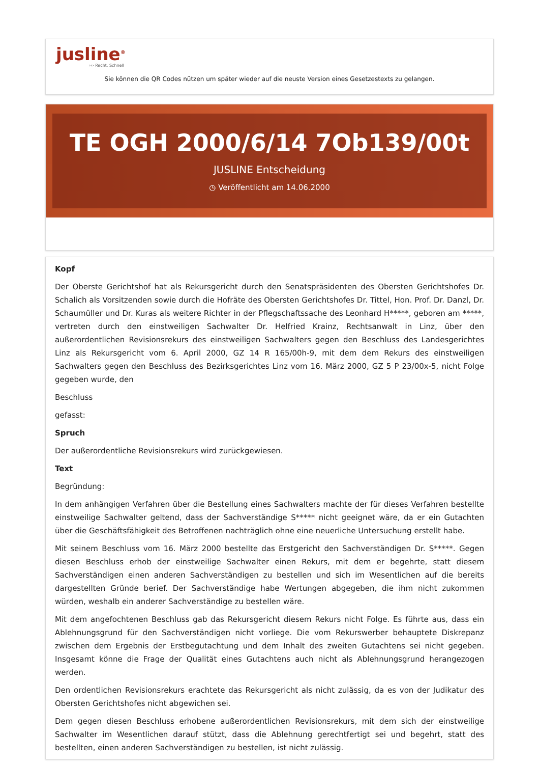jusline<sup>®</sup>
››› Recht. Schnell
Sie können die QR Codes nützen um später wieder auf die neuste Version eines Gesetzestexts zu gelangen.
TE OGH 2000/6/14 7Ob139/00t
JUSLINE Entscheidung
◷ Veröffentlicht am 14.06.2000
Kopf
Der Oberste Gerichtshof hat als Rekursgericht durch den Senatspräsidenten des Obersten Gerichtshofes Dr. Schalich als Vorsitzenden sowie durch die Hofräte des Obersten Gerichtshofes Dr. Tittel, Hon. Prof. Dr. Danzl, Dr. Schaumüller und Dr. Kuras als weitere Richter in der Pflegschaftssache des Leonhard H*****, geboren am *****, vertreten durch den einstweiligen Sachwalter Dr. Helfried Krainz, Rechtsanwalt in Linz, über den außerordentlichen Revisionsrekurs des einstweiligen Sachwalters gegen den Beschluss des Landesgerichtes Linz als Rekursgericht vom 6. April 2000, GZ 14 R 165/00h-9, mit dem dem Rekurs des einstweiligen Sachwalters gegen den Beschluss des Bezirksgerichtes Linz vom 16. März 2000, GZ 5 P 23/00x-5, nicht Folge gegeben wurde, den
Beschluss
gefasst:
Spruch
Der außerordentliche Revisionsrekurs wird zurückgewiesen.
Text
Begründung:
In dem anhängigen Verfahren über die Bestellung eines Sachwalters machte der für dieses Verfahren bestellte einstweilige Sachwalter geltend, dass der Sachverständige S***** nicht geeignet wäre, da er ein Gutachten über die Geschäftsfähigkeit des Betroffenen nachträglich ohne eine neuerliche Untersuchung erstellt habe.
Mit seinem Beschluss vom 16. März 2000 bestellte das Erstgericht den Sachverständigen Dr. S*****. Gegen diesen Beschluss erhob der einstweilige Sachwalter einen Rekurs, mit dem er begehrte, statt diesem Sachverständigen einen anderen Sachverständigen zu bestellen und sich im Wesentlichen auf die bereits dargestellten Gründe berief. Der Sachverständige habe Wertungen abgegeben, die ihm nicht zukommen würden, weshalb ein anderer Sachverständige zu bestellen wäre.
Mit dem angefochtenen Beschluss gab das Rekursgericht diesem Rekurs nicht Folge. Es führte aus, dass ein Ablehnungsgrund für den Sachverständigen nicht vorliege. Die vom Rekurswerber behauptete Diskrepanz zwischen dem Ergebnis der Erstbegutachtung und dem Inhalt des zweiten Gutachtens sei nicht gegeben. Insgesamt könne die Frage der Qualität eines Gutachtens auch nicht als Ablehnungsgrund herangezogen werden.
Den ordentlichen Revisionsrekurs erachtete das Rekursgericht als nicht zulässig, da es von der Judikatur des Obersten Gerichtshofes nicht abgewichen sei.
Dem gegen diesen Beschluss erhobene außerordentlichen Revisionsrekurs, mit dem sich der einstweilige Sachwalter im Wesentlichen darauf stützt, dass die Ablehnung gerechtfertigt sei und begehrt, statt des bestellten, einen anderen Sachverständigen zu bestellen, ist nicht zulässig.